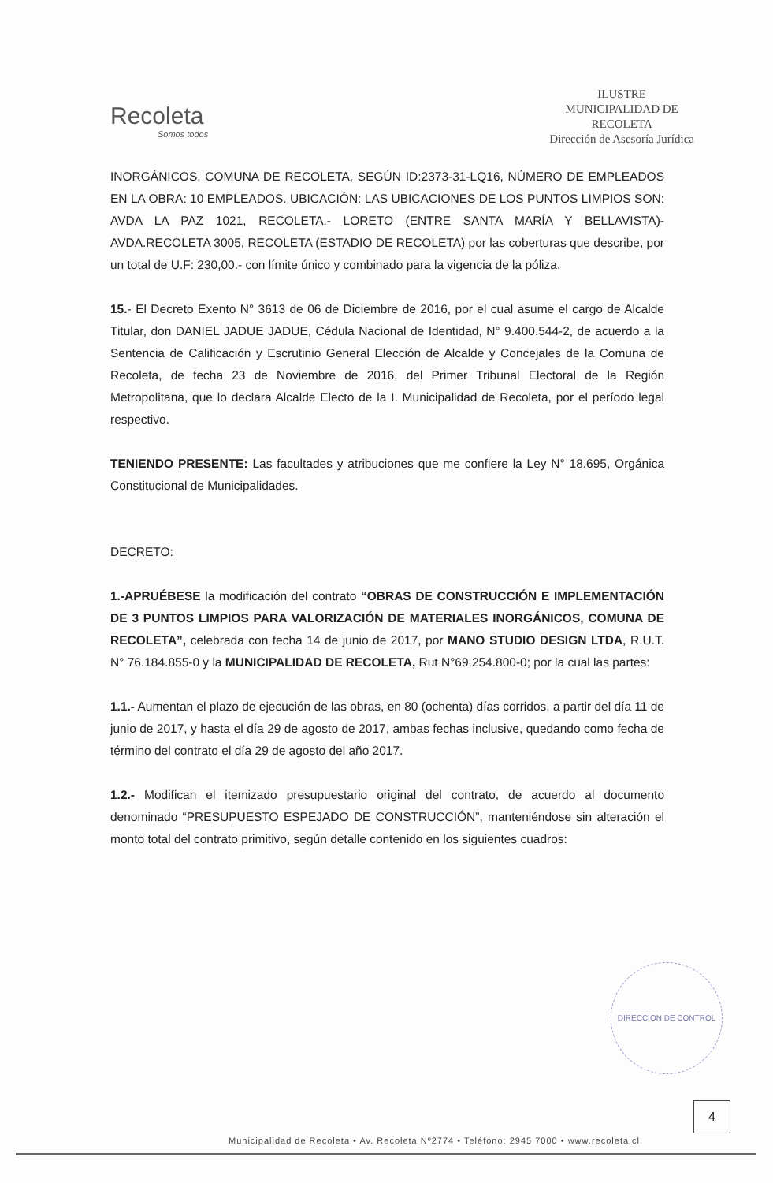Recoleta
Somos todos
ILUSTRE
MUNICIPALIDAD DE
RECOLETA
Dirección de Asesoría Jurídica
INORGÁNICOS, COMUNA DE RECOLETA, SEGÚN ID:2373-31-LQ16, NÚMERO DE EMPLEADOS EN LA OBRA: 10 EMPLEADOS. UBICACIÓN: LAS UBICACIONES DE LOS PUNTOS LIMPIOS SON: AVDA LA PAZ 1021, RECOLETA.- LORETO (ENTRE SANTA MARÍA Y BELLAVISTA)- AVDA.RECOLETA 3005, RECOLETA (ESTADIO DE RECOLETA) por las coberturas que describe, por un total de U.F: 230,00.- con límite único y combinado para la vigencia de la póliza.
15.- El Decreto Exento N° 3613 de 06 de Diciembre de 2016, por el cual asume el cargo de Alcalde Titular, don DANIEL JADUE JADUE, Cédula Nacional de Identidad, N° 9.400.544-2, de acuerdo a la Sentencia de Calificación y Escrutinio General Elección de Alcalde y Concejales de la Comuna de Recoleta, de fecha 23 de Noviembre de 2016, del Primer Tribunal Electoral de la Región Metropolitana, que lo declara Alcalde Electo de la I. Municipalidad de Recoleta, por el período legal respectivo.
TENIENDO PRESENTE: Las facultades y atribuciones que me confiere la Ley N° 18.695, Orgánica Constitucional de Municipalidades.
DECRETO:
1.-APRUÉBESE la modificación del contrato “OBRAS DE CONSTRUCCIÓN E IMPLEMENTACIÓN DE 3 PUNTOS LIMPIOS PARA VALORIZACIÓN DE MATERIALES INORGÁNICOS, COMUNA DE RECOLETA”, celebrada con fecha 14 de junio de 2017, por MANO STUDIO DESIGN LTDA, R.U.T. N° 76.184.855-0 y la MUNICIPALIDAD DE RECOLETA, Rut N°69.254.800-0; por la cual las partes:
1.1.- Aumentan el plazo de ejecución de las obras, en 80 (ochenta) días corridos, a partir del día 11 de junio de 2017, y hasta el día 29 de agosto de 2017, ambas fechas inclusive, quedando como fecha de término del contrato el día 29 de agosto del año 2017.
1.2.- Modifican el itemizado presupuestario original del contrato, de acuerdo al documento denominado “PRESUPUESTO ESPEJADO DE CONSTRUCCIÓN”, manteniéndose sin alteración el monto total del contrato primitivo, según detalle contenido en los siguientes cuadros:
DIRECCION DE CONTROL
4
Municipalidad de Recoleta • Av. Recoleta Nº2774 • Teléfono: 2945 7000 • www.recoleta.cl